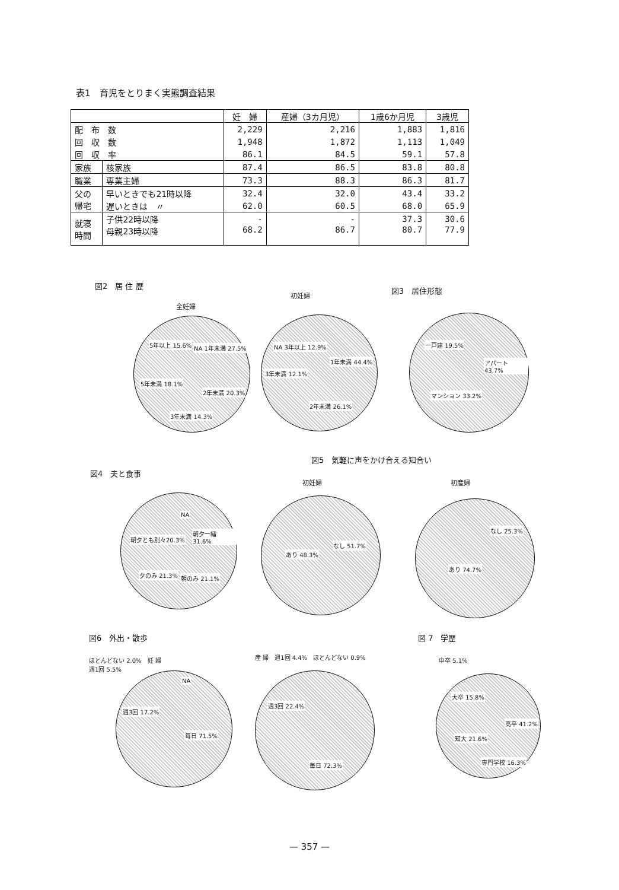表1　育児をとりまく実態調査結果
| | | 妊 婦 | 産婦（3カ月児） | 1歳6か月児 | 3歳児 |
| --- | --- | --- | --- | --- | --- |
| 配 布 数 | | 2,229 | 2,216 | 1,883 | 1,816 |
| 回 収 数 | | 1,948 | 1,872 | 1,113 | 1,049 |
| 回 収 率 | | 86.1 | 84.5 | 59.1 | 57.8 |
| 家族 | 核家族 | 87.4 | 86.5 | 83.8 | 80.8 |
| 職業 | 専業主婦 | 73.3 | 88.3 | 86.3 | 81.7 |
| 父の 帰宅 | 早いときでも21時以降 | 32.4 | 32.0 | 43.4 | 33.2 |
| | 遅いときは 〃 | 62.0 | 60.5 | 68.0 | 65.9 |
| 就寝 時間 | 子供22時以降 | - | - | 37.3 | 30.6 |
| | 母親23時以降 | 68.2 | 86.7 | 80.7 | 77.9 |
図2　居 住 歴
全妊婦
NA 1年未満 27.5% 5年以上 15.6%
5年未満 18.1%
2年未満 20.3%
3年未満 14.3%
初妊婦
1年未満 44.4%
NA 3年以上 12.9%
3年未満 12.1%
2年未満 26.1%
図3　居住形態
一戸建 19.5%
アパート 43.7%
マンション 33.2%
図5　気軽に声をかけ合える知合い
図4　夫と食事
NA
朝夕一緒 31.6%
朝夕とも別々20.3%
夕のみ 21.3% 朝のみ 21.1%
初妊婦
あり 48.3%
なし 51.7%
初産婦
なし 25.3%
あり 74.7%
図6　外出・散歩 図 7　学歴
ほとんどない 2.0%　妊 婦
週1回 5.5%
NA
週3回 17.2%
毎日 71.5%
産 婦　週1回 4.4%　ほとんどない 0.9%
週3回 22.4%
毎日 72.3%
中卒 5.1%
大卒 15.8%
高卒 41.2%
知大 21.6%
専門学校 16.3%
— 357 —